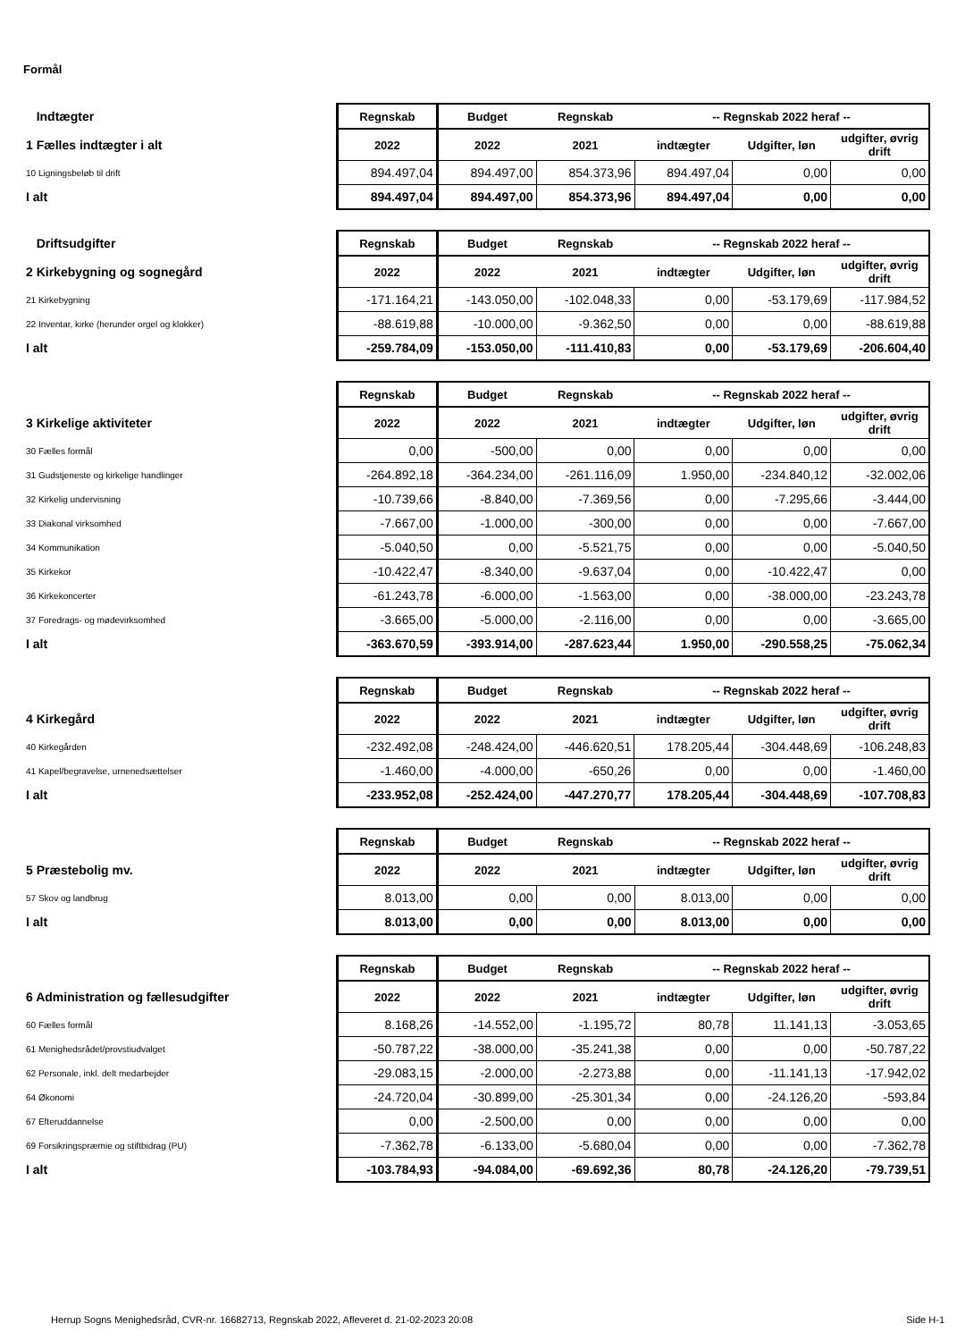Formål
| Indtægter | Regnskab | Budget | Regnskab | -- Regnskab 2022 heraf -- | | |
| 1 Fælles indtægter i alt | 2022 | 2022 | 2021 | indtægter | Udgifter, løn | udgifter, øvrig drift |
| 10 Ligningsbeløb til drift | 894.497,04 | 894.497,00 | 854.373,96 | 894.497,04 | 0,00 | 0,00 |
| I alt | 894.497,04 | 894.497,00 | 854.373,96 | 894.497,04 | 0,00 | 0,00 |
| Driftsudgifter | Regnskab | Budget | Regnskab | -- Regnskab 2022 heraf -- | | |
| 2 Kirkebygning og sognegård | 2022 | 2022 | 2021 | indtægter | Udgifter, løn | udgifter, øvrig drift |
| 21 Kirkebygning | -171.164,21 | -143.050,00 | -102.048,33 | 0,00 | -53.179,69 | -117.984,52 |
| 22 Inventar, kirke (herunder orgel og klokker) | -88.619,88 | -10.000,00 | -9.362,50 | 0,00 | 0,00 | -88.619,88 |
| I alt | -259.784,09 | -153.050,00 | -111.410,83 | 0,00 | -53.179,69 | -206.604,40 |
| | Regnskab | Budget | Regnskab | -- Regnskab 2022 heraf -- | | |
| 3 Kirkelige aktiviteter | 2022 | 2022 | 2021 | indtægter | Udgifter, løn | udgifter, øvrig drift |
| 30 Fælles formål | 0,00 | -500,00 | 0,00 | 0,00 | 0,00 | 0,00 |
| 31 Gudstjeneste og kirkelige handlinger | -264.892,18 | -364.234,00 | -261.116,09 | 1.950,00 | -234.840,12 | -32.002,06 |
| 32 Kirkelig undervisning | -10.739,66 | -8.840,00 | -7.369,56 | 0,00 | -7.295,66 | -3.444,00 |
| 33 Diakonal virksomhed | -7.667,00 | -1.000,00 | -300,00 | 0,00 | 0,00 | -7.667,00 |
| 34 Kommunikation | -5.040,50 | 0,00 | -5.521,75 | 0,00 | 0,00 | -5.040,50 |
| 35 Kirkekor | -10.422,47 | -8.340,00 | -9.637,04 | 0,00 | -10.422,47 | 0,00 |
| 36 Kirkekoncerter | -61.243,78 | -6.000,00 | -1.563,00 | 0,00 | -38.000,00 | -23.243,78 |
| 37 Foredrags- og mødevirksomhed | -3.665,00 | -5.000,00 | -2.116,00 | 0,00 | 0,00 | -3.665,00 |
| I alt | -363.670,59 | -393.914,00 | -287.623,44 | 1.950,00 | -290.558,25 | -75.062,34 |
| | Regnskab | Budget | Regnskab | -- Regnskab 2022 heraf -- | | |
| 4 Kirkegård | 2022 | 2022 | 2021 | indtægter | Udgifter, løn | udgifter, øvrig drift |
| 40 Kirkegården | -232.492,08 | -248.424,00 | -446.620,51 | 178.205,44 | -304.448,69 | -106.248,83 |
| 41 Kapel/begravelse, urnenedsættelser | -1.460,00 | -4.000,00 | -650,26 | 0,00 | 0,00 | -1.460,00 |
| I alt | -233.952,08 | -252.424,00 | -447.270,77 | 178.205,44 | -304.448,69 | -107.708,83 |
| | Regnskab | Budget | Regnskab | -- Regnskab 2022 heraf -- | | |
| 5 Præstebolig mv. | 2022 | 2022 | 2021 | indtægter | Udgifter, løn | udgifter, øvrig drift |
| 57 Skov og landbrug | 8.013,00 | 0,00 | 0,00 | 8.013,00 | 0,00 | 0,00 |
| I alt | 8.013,00 | 0,00 | 0,00 | 8.013,00 | 0,00 | 0,00 |
| | Regnskab | Budget | Regnskab | -- Regnskab 2022 heraf -- | | |
| 6 Administration og fællesudgifter | 2022 | 2022 | 2021 | indtægter | Udgifter, løn | udgifter, øvrig drift |
| 60 Fælles formål | 8.168,26 | -14.552,00 | -1.195,72 | 80,78 | 11.141,13 | -3.053,65 |
| 61 Menighedsrådet/provstiudvalget | -50.787,22 | -38.000,00 | -35.241,38 | 0,00 | 0,00 | -50.787,22 |
| 62 Personale, inkl. delt medarbejder | -29.083,15 | -2.000,00 | -2.273,88 | 0,00 | -11.141,13 | -17.942,02 |
| 64 Økonomi | -24.720,04 | -30.899,00 | -25.301,34 | 0,00 | -24.126,20 | -593,84 |
| 67 Efteruddannelse | 0,00 | -2.500,00 | 0,00 | 0,00 | 0,00 | 0,00 |
| 69 Forsikringspræmie og stiftbidrag (PU) | -7.362,78 | -6.133,00 | -5.680,04 | 0,00 | 0,00 | -7.362,78 |
| I alt | -103.784,93 | -94.084,00 | -69.692,36 | 80,78 | -24.126,20 | -79.739,51 |
Herrup Sogns Menighedsråd, CVR-nr. 16682713, Regnskab 2022, Afleveret d. 21-02-2023 20:08 Side H-1